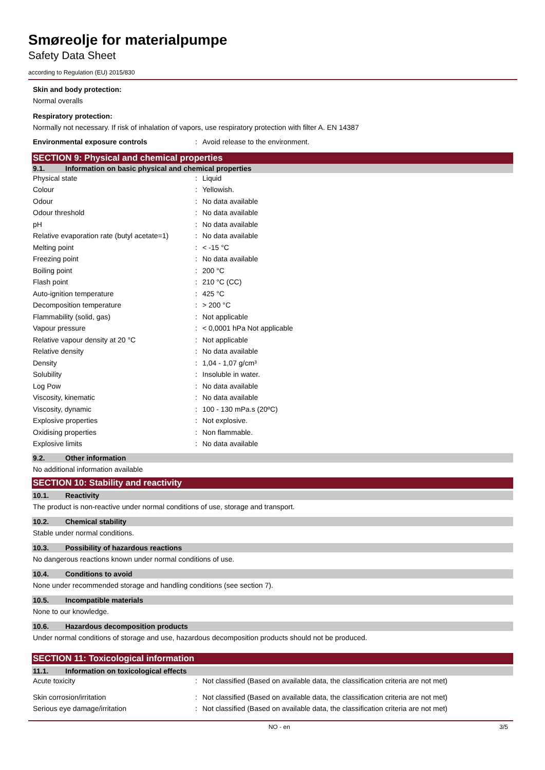Smøreolje for materialpumpe
Safety Data Sheet
according to Regulation (EU) 2015/830
Skin and body protection:
Normal overalls
Respiratory protection:
Normally not necessary. If risk of inhalation of vapors, use respiratory protection with filter A. EN 14387
| Environmental exposure controls | : | Avoid release to the environment. |
SECTION 9: Physical and chemical properties
9.1. Information on basic physical and chemical properties
| Physical state | : | Liquid |
| Colour | : | Yellowish. |
| Odour | : | No data available |
| Odour threshold | : | No data available |
| pH | : | No data available |
| Relative evaporation rate (butyl acetate=1) | : | No data available |
| Melting point | : | < -15 °C |
| Freezing point | : | No data available |
| Boiling point | : | 200 °C |
| Flash point | : | 210 °C (CC) |
| Auto-ignition temperature | : | 425 °C |
| Decomposition temperature | : | > 200 °C |
| Flammability (solid, gas) | : | Not applicable |
| Vapour pressure | : | < 0,0001 hPa Not applicable |
| Relative vapour density at 20 °C | : | Not applicable |
| Relative density | : | No data available |
| Density | : | 1,04 - 1,07 g/cm³ |
| Solubility | : | Insoluble in water. |
| Log Pow | : | No data available |
| Viscosity, kinematic | : | No data available |
| Viscosity, dynamic | : | 100 - 130 mPa.s (20ºC) |
| Explosive properties | : | Not explosive. |
| Oxidising properties | : | Non flammable. |
| Explosive limits | : | No data available |
9.2. Other information
No additional information available
SECTION 10: Stability and reactivity
10.1. Reactivity
The product is non-reactive under normal conditions of use, storage and transport.
10.2. Chemical stability
Stable under normal conditions.
10.3. Possibility of hazardous reactions
No dangerous reactions known under normal conditions of use.
10.4. Conditions to avoid
None under recommended storage and handling conditions (see section 7).
10.5. Incompatible materials
None to our knowledge.
10.6. Hazardous decomposition products
Under normal conditions of storage and use, hazardous decomposition products should not be produced.
SECTION 11: Toxicological information
11.1. Information on toxicological effects
| Acute toxicity | : | Not classified (Based on available data, the classification criteria are not met) |
| Skin corrosion/irritation | : | Not classified (Based on available data, the classification criteria are not met) |
| Serious eye damage/irritation | : | Not classified (Based on available data, the classification criteria are not met) |
NO - en 3/5